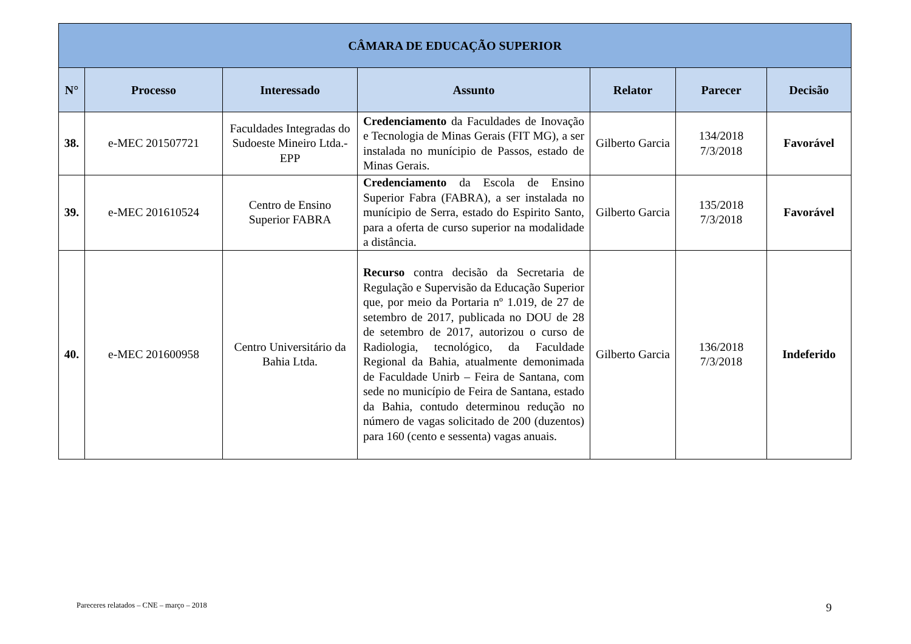| CÂMARA DE EDUCAÇÃO SUPERIOR | | | | | | |
| --- | --- | --- | --- | --- | --- | --- |
| N° | Processo | Interessado | Assunto | Relator | Parecer | Decisão |
| 38. | e-MEC 201507721 | Faculdades Integradas do Sudoeste Mineiro Ltda.-EPP | Credenciamento da Faculdades de Inovação e Tecnologia de Minas Gerais (FIT MG), a ser instalada no munícipio de Passos, estado de Minas Gerais. | Gilberto Garcia | 134/2018 7/3/2018 | Favorável |
| 39. | e-MEC 201610524 | Centro de Ensino Superior FABRA | Credenciamento da Escola de Ensino Superior Fabra (FABRA), a ser instalada no munícipio de Serra, estado do Espirito Santo, para a oferta de curso superior na modalidade a distância. | Gilberto Garcia | 135/2018 7/3/2018 | Favorável |
| 40. | e-MEC 201600958 | Centro Universitário da Bahia Ltda. | Recurso contra decisão da Secretaria de Regulação e Supervisão da Educação Superior que, por meio da Portaria nº 1.019, de 27 de setembro de 2017, publicada no DOU de 28 de setembro de 2017, autorizou o curso de Radiologia, tecnológico, da Faculdade Regional da Bahia, atualmente demonimada de Faculdade Unirb – Feira de Santana, com sede no município de Feira de Santana, estado da Bahia, contudo determinou redução no número de vagas solicitado de 200 (duzentos) para 160 (cento e sessenta) vagas anuais. | Gilberto Garcia | 136/2018 7/3/2018 | Indeferido |
Pareceres relatados – CNE – março – 2018
9